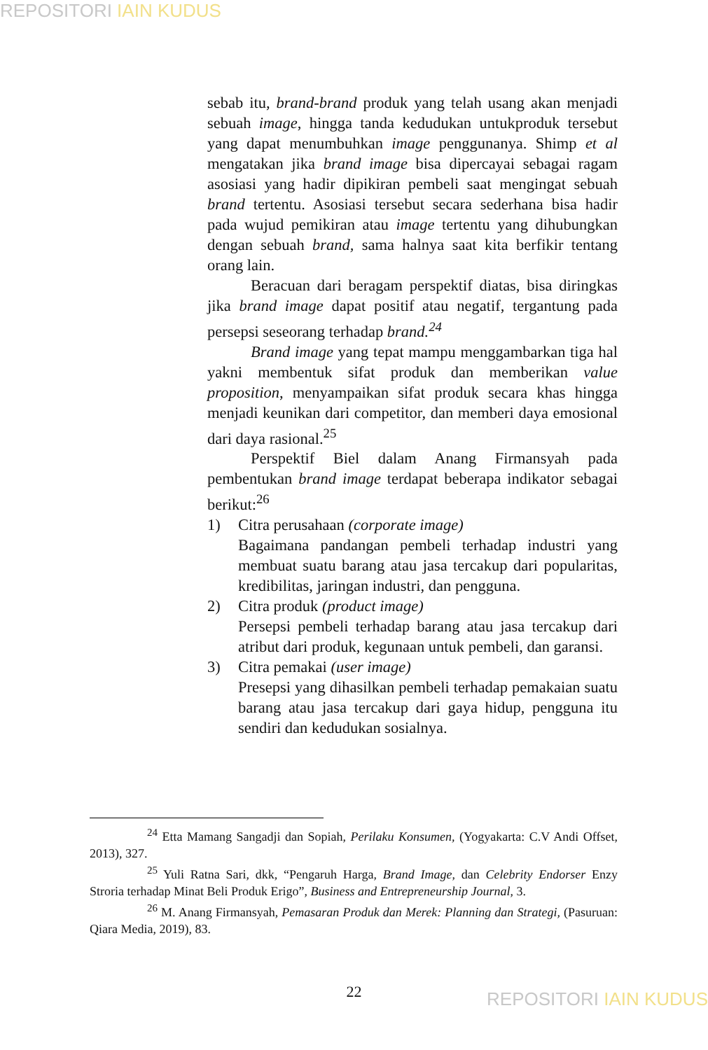REPOSITORI IAIN KUDUS
sebab itu, brand-brand produk yang telah usang akan menjadi sebuah image, hingga tanda kedudukan untukproduk tersebut yang dapat menumbuhkan image penggunanya. Shimp et al mengatakan jika brand image bisa dipercayai sebagai ragam asosiasi yang hadir dipikiran pembeli saat mengingat sebuah brand tertentu. Asosiasi tersebut secara sederhana bisa hadir pada wujud pemikiran atau image tertentu yang dihubungkan dengan sebuah brand, sama halnya saat kita berfikir tentang orang lain.
Beracuan dari beragam perspektif diatas, bisa diringkas jika brand image dapat positif atau negatif, tergantung pada persepsi seseorang terhadap brand.<sup>24</sup>
Brand image yang tepat mampu menggambarkan tiga hal yakni membentuk sifat produk dan memberikan value proposition, menyampaikan sifat produk secara khas hingga menjadi keunikan dari competitor, dan memberi daya emosional dari daya rasional.<sup>25</sup>
Perspektif Biel dalam Anang Firmansyah pada pembentukan brand image terdapat beberapa indikator sebagai berikut:<sup>26</sup>
1) Citra perusahaan (corporate image)
Bagaimana pandangan pembeli terhadap industri yang membuat suatu barang atau jasa tercakup dari popularitas, kredibilitas, jaringan industri, dan pengguna.
2) Citra produk (product image)
Persepsi pembeli terhadap barang atau jasa tercakup dari atribut dari produk, kegunaan untuk pembeli, dan garansi.
3) Citra pemakai (user image)
Presepsi yang dihasilkan pembeli terhadap pemakaian suatu barang atau jasa tercakup dari gaya hidup, pengguna itu sendiri dan kedudukan sosialnya.
<sup>24</sup> Etta Mamang Sangadji dan Sopiah, Perilaku Konsumen, (Yogyakarta: C.V Andi Offset, 2013), 327.
<sup>25</sup> Yuli Ratna Sari, dkk, “Pengaruh Harga, Brand Image, dan Celebrity Endorser Enzy Stroria terhadap Minat Beli Produk Erigo”, Business and Entrepreneurship Journal, 3.
<sup>26</sup> M. Anang Firmansyah, Pemasaran Produk dan Merek: Planning dan Strategi, (Pasuruan: Qiara Media, 2019), 83.
22 REPOSITORI IAIN KUDUS